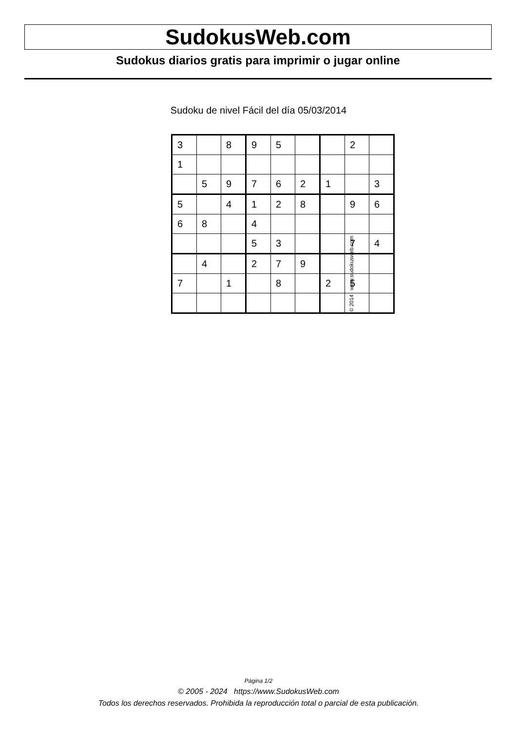SudokusWeb.com
Sudokus diarios gratis para imprimir o jugar online
Sudoku de nivel Fácil del día 05/03/2014
| 3 | | 8 | 9 | 5 | | | 2 | |
| 1 | | | | | | | | |
| | 5 | 9 | 7 | 6 | 2 | 1 | | 3 |
| 5 | | 4 | 1 | 2 | 8 | | 9 | 6 |
| 6 | 8 | | 4 | | | | | |
| | | | 5 | 3 | | | 7 | 4 |
| | 4 | | 2 | 7 | 9 | | | |
| 7 | | 1 | | 8 | | 2 | 5 | |
© 2014 www.sudokusweb.com
Página 1/2
© 2005 - 2024 https://www.SudokusWeb.com
Todos los derechos reservados. Prohibida la reproducción total o parcial de esta publicación.